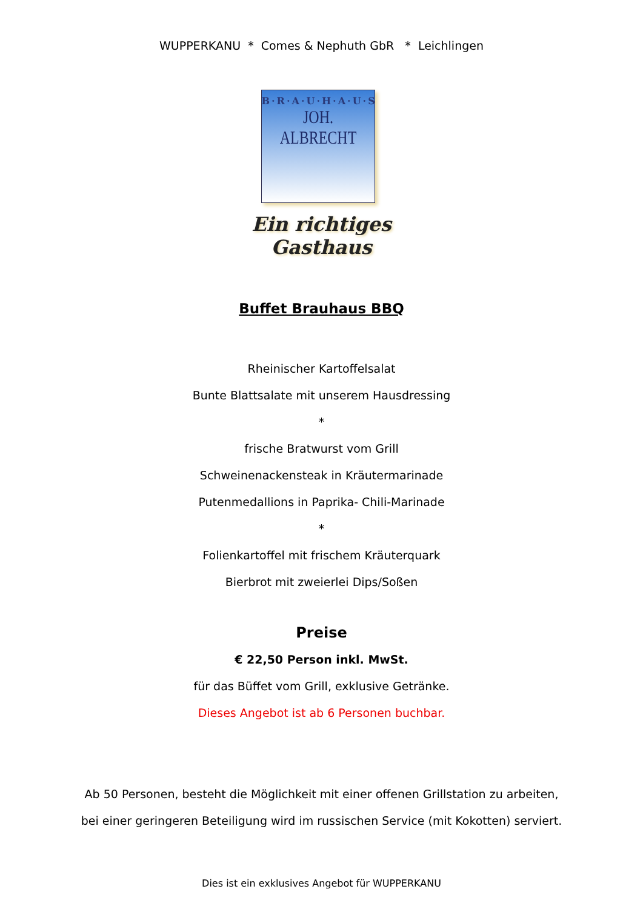WUPPERKANU * Comes & Nephuth GbR * Leichlingen
B·R·A·U·H·A·U·S
JOH. ALBRECHT
Ein richtiges Gasthaus
Buffet Brauhaus BBQ
Rheinischer Kartoffelsalat
Bunte Blattsalate mit unserem Hausdressing
*
frische Bratwurst vom Grill
Schweinenackensteak in Kräutermarinade
Putenmedallions in Paprika- Chili-Marinade
*
Folienkartoffel mit frischem Kräuterquark
Bierbrot mit zweierlei Dips/Soßen
Preise
€ 22,50 Person inkl. MwSt.
für das Büffet vom Grill, exklusive Getränke.
Dieses Angebot ist ab 6 Personen buchbar.
Ab 50 Personen, besteht die Möglichkeit mit einer offenen Grillstation zu arbeiten,
bei einer geringeren Beteiligung wird im russischen Service (mit Kokotten) serviert.
Dies ist ein exklusives Angebot für WUPPERKANU